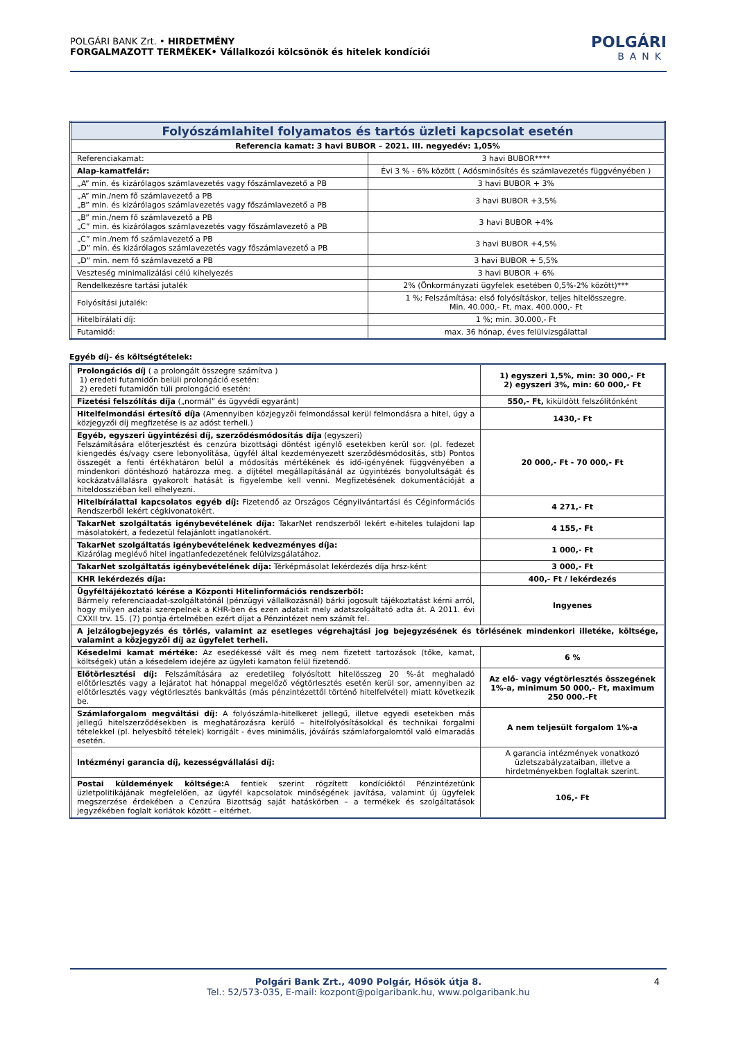POLGÁRI BANK Zrt. • HIRDETMÉNY
FORGALMAZOTT TERMÉKEK• Vállalkozói kölcsönök és hitelek kondíciói
POLGÁRI
BANK
| Folyószámlahitel folyamatos és tartós üzleti kapcsolat esetén | |
| Referencia kamat: 3 havi BUBOR – 2021. III. negyedév: 1,05% | |
| Referenciakamat: | 3 havi BUBOR**** |
| Alap-kamatfelár: | Évi 3 % - 6% között ( Adósminősítés és számlavezetés függvényében ) |
| „A” min. és kizárólagos számlavezetés vagy főszámlavezető a PB | 3 havi BUBOR + 3% |
| „A” min./nem fő számlavezető a PB „B” min. és kizárólagos számlavezetés vagy főszámlavezető a PB | 3 havi BUBOR +3,5% |
| „B” min./nem fő számlavezető a PB „C” min. és kizárólagos számlavezetés vagy főszámlavezető a PB | 3 havi BUBOR +4% |
| „C” min./nem fő számlavezető a PB „D” min. és kizárólagos számlavezetés vagy főszámlavezető a PB | 3 havi BUBOR +4,5% |
| „D” min. nem fő számlavezető a PB | 3 havi BUBOR + 5,5% |
| Veszteség minimalizálási célú kihelyezés | 3 havi BUBOR + 6% |
| Rendelkezésre tartási jutalék | 2% (Önkormányzati ügyfelek esetében 0,5%-2% között)*** |
| Folyósítási jutalék: | 1 %; Felszámítása: első folyósításkor, teljes hitelösszegre. Min. 40.000,- Ft, max. 400.000,- Ft |
| Hitelbírálati díj: | 1 %; min. 30.000,- Ft |
| Futamidő: | max. 36 hónap, éves felülvizsgálattal |
Egyéb díj- és költségtételek:
| Prolongációs díj ( a prolongált összegre számítva ) 1) eredeti futamidőn belüli prolongáció esetén: 2) eredeti futamidőn túli prolongáció esetén: | 1) egyszeri 1,5%, min: 30 000,- Ft 2) egyszeri 3%, min: 60 000,- Ft |
| Fizetési felszólítás díja („normál” és ügyvédi egyaránt) | 550,- Ft, kiküldött felszólítónként |
| Hitelfelmondási értesítő díja (Amennyiben közjegyzői felmondással kerül felmondásra a hitel, úgy a közjegyzői díj megfizetése is az adóst terheli.) | 1430,- Ft |
| Egyéb, egyszeri ügyintézési díj, szerződésmódosítás díja (egyszeri) Felszámítására előterjesztést és cenzúra bizottsági döntést igénylő esetekben kerül sor. (pl. fedezet kiengedés és/vagy csere lebonyolítása, ügyfél által kezdeményezett szerződésmódosítás, stb) Pontos összegét a fenti értékhatáron belül a módosítás mértékének és idő-igényének függvényében a mindenkori döntéshozó határozza meg. a díjtétel megállapításánál az ügyintézés bonyolultságát és kockázatvállalásra gyakorolt hatását is figyelembe kell venni. Megfizetésének dokumentációját a hiteldossziéban kell elhelyezni. | 20 000,- Ft - 70 000,- Ft |
| Hitelbírálattal kapcsolatos egyéb díj: Fizetendő az Országos Cégnyilvántartási és Céginformációs Rendszerből lekért cégkivonatokért. | 4 271,- Ft |
| TakarNet szolgáltatás igénybevételének díja: TakarNet rendszerből lekért e-hiteles tulajdoni lap másolatokért, a fedezetül felajánlott ingatlanokért. | 4 155,- Ft |
| TakarNet szolgáltatás igénybevételének kedvezményes díja: Kizárólag meglévő hitel ingatlanfedezetének felülvizsgálatához. | 1 000,- Ft |
| TakarNet szolgáltatás igénybevételének díja: Térképmásolat lekérdezés díja hrsz-ként | 3 000,- Ft |
| KHR lekérdezés díja: | 400,- Ft / lekérdezés |
| Ügyféltájékoztató kérése a Központi Hitelinformációs rendszerből: Bármely referenciaadat-szolgáltatónál (pénzügyi vállalkozásnál) bárki jogosult tájékoztatást kérni arról, hogy milyen adatai szerepelnek a KHR-ben és ezen adatait mely adatszolgáltató adta át. A 2011. évi CXXII trv. 15. (7) pontja értelmében ezért díjat a Pénzintézet nem számít fel. | Ingyenes |
| A jelzálogbejegyzés és törlés, valamint az esetleges végrehajtási jog bejegyzésének és törlésének mindenkori illetéke, költsége, valamint a közjegyzői díj az ügyfelet terheli. | |
| Késedelmi kamat mértéke: Az esedékessé vált és meg nem fizetett tartozások (tőke, kamat, költségek) után a késedelem idejére az ügyleti kamaton felül fizetendő. | 6 % |
| Előtörlesztési díj: Felszámítására az eredetileg folyósított hitelösszeg 20 %-át meghaladó előtörlesztés vagy a lejáratot hat hónappal megelőző végtörlesztés esetén kerül sor, amennyiben az előtörlesztés vagy végtörlesztés bankváltás (más pénzintézettől történő hitelfelvétel) miatt következik be. | Az elő- vagy végtörlesztés összegének 1%-a, minimum 50 000,- Ft, maximum 250 000.-Ft |
| Számlaforgalom megváltási díj: A folyószámla-hitelkeret jellegű, illetve egyedi esetekben más jellegű hitelszerződésekben is meghatározásra kerülő – hitelfolyósításokkal és technikai forgalmi tételekkel (pl. helyesbítő tételek) korrigált - éves minimális, jóváírás számlaforgalomtól való elmaradás esetén. | A nem teljesült forgalom 1%-a |
| Intézményi garancia díj, kezességvállalási díj: | A garancia intézmények vonatkozó üzletszabályzataiban, illetve a hirdetményekben foglaltak szerint. |
| Postai küldemények költsége: A fentiek szerint rögzített kondícióktól Pénzintézetünk üzletpolitikájának megfelelően, az ügyfél kapcsolatok minőségének javítása, valamint új ügyfelek megszerzése érdekében a Cenzúra Bizottság saját hatáskörben – a termékek és szolgáltatások jegyzékében foglalt korlátok között – eltérhet. | 106,- Ft |
Polgári Bank Zrt., 4090 Polgár, Hősök útja 8.
Tel.: 52/573-035, E-mail: kozpont@polgaribank.hu, www.polgaribank.hu
4